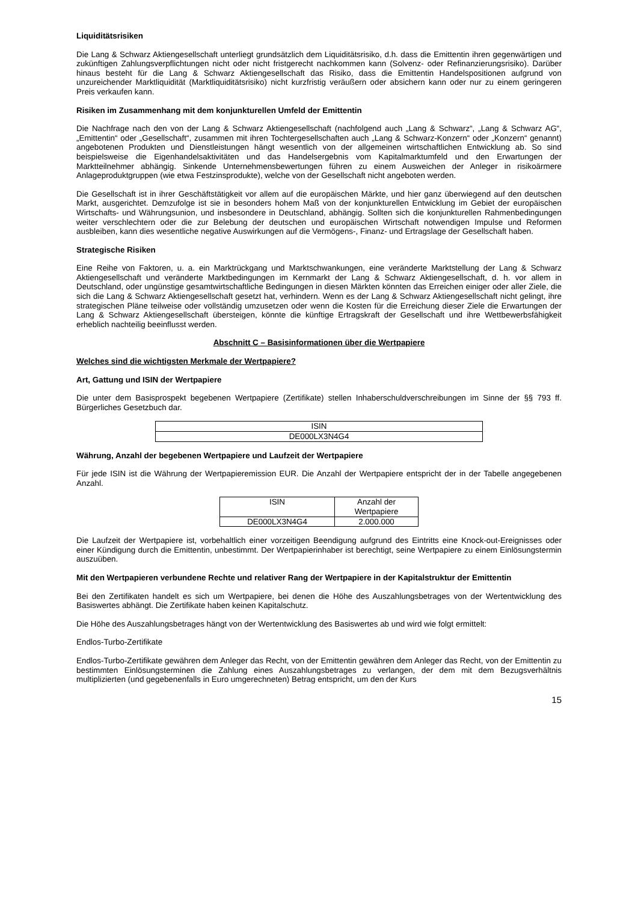Liquiditätsrisiken
Die Lang & Schwarz Aktiengesellschaft unterliegt grundsätzlich dem Liquiditätsrisiko, d.h. dass die Emittentin ihren gegenwärtigen und zukünftigen Zahlungsverpflichtungen nicht oder nicht fristgerecht nachkommen kann (Solvenz- oder Refinanzierungsrisiko). Darüber hinaus besteht für die Lang & Schwarz Aktiengesellschaft das Risiko, dass die Emittentin Handelspositionen aufgrund von unzureichender Marktliquidität (Marktliquiditätsrisiko) nicht kurzfristig veräußern oder absichern kann oder nur zu einem geringeren Preis verkaufen kann.
Risiken im Zusammenhang mit dem konjunkturellen Umfeld der Emittentin
Die Nachfrage nach den von der Lang & Schwarz Aktiengesellschaft (nachfolgend auch „Lang & Schwarz“, „Lang & Schwarz AG“, „Emittentin“ oder „Gesellschaft“, zusammen mit ihren Tochtergesellschaften auch „Lang & Schwarz-Konzern“ oder „Konzern“ genannt) angebotenen Produkten und Dienstleistungen hängt wesentlich von der allgemeinen wirtschaftlichen Entwicklung ab. So sind beispielsweise die Eigenhandelsaktivitäten und das Handelsergebnis vom Kapitalmarktumfeld und den Erwartungen der Marktteilnehmer abhängig. Sinkende Unternehmensbewertungen führen zu einem Ausweichen der Anleger in risikoärmere Anlageproduktgruppen (wie etwa Festzinsprodukte), welche von der Gesellschaft nicht angeboten werden.
Die Gesellschaft ist in ihrer Geschäftstätigkeit vor allem auf die europäischen Märkte, und hier ganz überwiegend auf den deutschen Markt, ausgerichtet. Demzufolge ist sie in besonders hohem Maß von der konjunkturellen Entwicklung im Gebiet der europäischen Wirtschafts- und Währungsunion, und insbesondere in Deutschland, abhängig. Sollten sich die konjunkturellen Rahmenbedingungen weiter verschlechtern oder die zur Belebung der deutschen und europäischen Wirtschaft notwendigen Impulse und Reformen ausbleiben, kann dies wesentliche negative Auswirkungen auf die Vermögens-, Finanz- und Ertragslage der Gesellschaft haben.
Strategische Risiken
Eine Reihe von Faktoren, u. a. ein Marktrückgang und Marktschwankungen, eine veränderte Marktstellung der Lang & Schwarz Aktiengesellschaft und veränderte Marktbedingungen im Kernmarkt der Lang & Schwarz Aktiengesellschaft, d. h. vor allem in Deutschland, oder ungünstige gesamtwirtschaftliche Bedingungen in diesen Märkten könnten das Erreichen einiger oder aller Ziele, die sich die Lang & Schwarz Aktiengesellschaft gesetzt hat, verhindern. Wenn es der Lang & Schwarz Aktiengesellschaft nicht gelingt, ihre strategischen Pläne teilweise oder vollständig umzusetzen oder wenn die Kosten für die Erreichung dieser Ziele die Erwartungen der Lang & Schwarz Aktiengesellschaft übersteigen, könnte die künftige Ertragskraft der Gesellschaft und ihre Wettbewerbsfähigkeit erheblich nachteilig beeinflusst werden.
Abschnitt C – Basisinformationen über die Wertpapiere
Welches sind die wichtigsten Merkmale der Wertpapiere?
Art, Gattung und ISIN der Wertpapiere
Die unter dem Basisprospekt begebenen Wertpapiere (Zertifikate) stellen Inhaberschuldverschreibungen im Sinne der §§ 793 ff. Bürgerliches Gesetzbuch dar.
| ISIN |
| DE000LX3N4G4 |
Währung, Anzahl der begebenen Wertpapiere und Laufzeit der Wertpapiere
Für jede ISIN ist die Währung der Wertpapieremission EUR. Die Anzahl der Wertpapiere entspricht der in der Tabelle angegebenen Anzahl.
| ISIN | Anzahl der Wertpapiere |
| DE000LX3N4G4 | 2.000.000 |
Die Laufzeit der Wertpapiere ist, vorbehaltlich einer vorzeitigen Beendigung aufgrund des Eintritts eine Knock-out-Ereignisses oder einer Kündigung durch die Emittentin, unbestimmt. Der Wertpapierinhaber ist berechtigt, seine Wertpapiere zu einem Einlösungstermin auszuüben.
Mit den Wertpapieren verbundene Rechte und relativer Rang der Wertpapiere in der Kapitalstruktur der Emittentin
Bei den Zertifikaten handelt es sich um Wertpapiere, bei denen die Höhe des Auszahlungsbetrages von der Wertentwicklung des Basiswertes abhängt. Die Zertifikate haben keinen Kapitalschutz.
Die Höhe des Auszahlungsbetrages hängt von der Wertentwicklung des Basiswertes ab und wird wie folgt ermittelt:
Endlos-Turbo-Zertifikate
Endlos-Turbo-Zertifikate gewähren dem Anleger das Recht, von der Emittentin gewähren dem Anleger das Recht, von der Emittentin zu bestimmten Einlösungsterminen die Zahlung eines Auszahlungsbetrages zu verlangen, der dem mit dem Bezugsverhältnis multiplizierten (und gegebenenfalls in Euro umgerechneten) Betrag entspricht, um den der Kurs
15